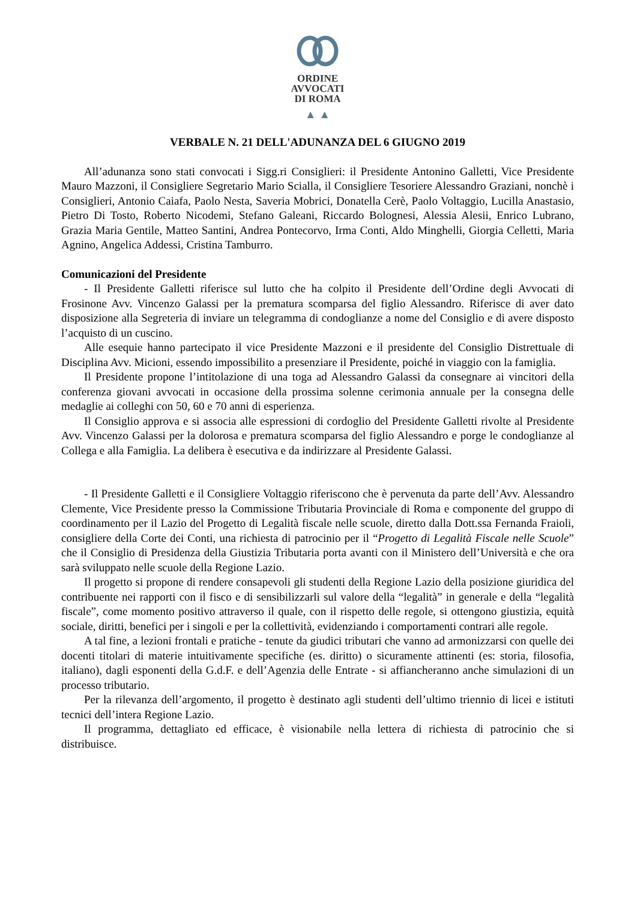ORDINE
AVVOCATI
DI ROMA
▲ ▲
VERBALE N. 21 DELL'ADUNANZA DEL 6 GIUGNO 2019
All’adunanza sono stati convocati i Sigg.ri Consiglieri: il Presidente Antonino Galletti, Vice Presidente Mauro Mazzoni, il Consigliere Segretario Mario Scialla, il Consigliere Tesoriere Alessandro Graziani, nonchè i Consiglieri, Antonio Caiafa, Paolo Nesta, Saveria Mobrici, Donatella Cerè, Paolo Voltaggio, Lucilla Anastasio, Pietro Di Tosto, Roberto Nicodemi, Stefano Galeani, Riccardo Bolognesi, Alessia Alesii, Enrico Lubrano, Grazia Maria Gentile, Matteo Santini, Andrea Pontecorvo, Irma Conti, Aldo Minghelli, Giorgia Celletti, Maria Agnino, Angelica Addessi, Cristina Tamburro.
Comunicazioni del Presidente
- Il Presidente Galletti riferisce sul lutto che ha colpito il Presidente dell’Ordine degli Avvocati di Frosinone Avv. Vincenzo Galassi per la prematura scomparsa del figlio Alessandro. Riferisce di aver dato disposizione alla Segreteria di inviare un telegramma di condoglianze a nome del Consiglio e di avere disposto l’acquisto di un cuscino.
Alle esequie hanno partecipato il vice Presidente Mazzoni e il presidente del Consiglio Distrettuale di Disciplina Avv. Micioni, essendo impossibilito a presenziare il Presidente, poiché in viaggio con la famiglia.
Il Presidente propone l’intitolazione di una toga ad Alessandro Galassi da consegnare ai vincitori della conferenza giovani avvocati in occasione della prossima solenne cerimonia annuale per la consegna delle medaglie ai colleghi con 50, 60 e 70 anni di esperienza.
Il Consiglio approva e si associa alle espressioni di cordoglio del Presidente Galletti rivolte al Presidente Avv. Vincenzo Galassi per la dolorosa e prematura scomparsa del figlio Alessandro e porge le condoglianze al Collega e alla Famiglia. La delibera è esecutiva e da indirizzare al Presidente Galassi.
- Il Presidente Galletti e il Consigliere Voltaggio riferiscono che è pervenuta da parte dell’Avv. Alessandro Clemente, Vice Presidente presso la Commissione Tributaria Provinciale di Roma e componente del gruppo di coordinamento per il Lazio del Progetto di Legalità fiscale nelle scuole, diretto dalla Dott.ssa Fernanda Fraioli, consigliere della Corte dei Conti, una richiesta di patrocinio per il “Progetto di Legalità Fiscale nelle Scuole” che il Consiglio di Presidenza della Giustizia Tributaria porta avanti con il Ministero dell’Università e che ora sarà sviluppato nelle scuole della Regione Lazio.
Il progetto si propone di rendere consapevoli gli studenti della Regione Lazio della posizione giuridica del contribuente nei rapporti con il fisco e di sensibilizzarli sul valore della “legalità” in generale e della “legalità fiscale”, come momento positivo attraverso il quale, con il rispetto delle regole, si ottengono giustizia, equità sociale, diritti, benefici per i singoli e per la collettività, evidenziando i comportamenti contrari alle regole.
A tal fine, a lezioni frontali e pratiche - tenute da giudici tributari che vanno ad armonizzarsi con quelle dei docenti titolari di materie intuitivamente specifiche (es. diritto) o sicuramente attinenti (es: storia, filosofia, italiano), dagli esponenti della G.d.F. e dell’Agenzia delle Entrate - si affiancheranno anche simulazioni di un processo tributario.
Per la rilevanza dell’argomento, il progetto è destinato agli studenti dell’ultimo triennio di licei e istituti tecnici dell’intera Regione Lazio.
Il programma, dettagliato ed efficace, è visionabile nella lettera di richiesta di patrocinio che si distribuisce.